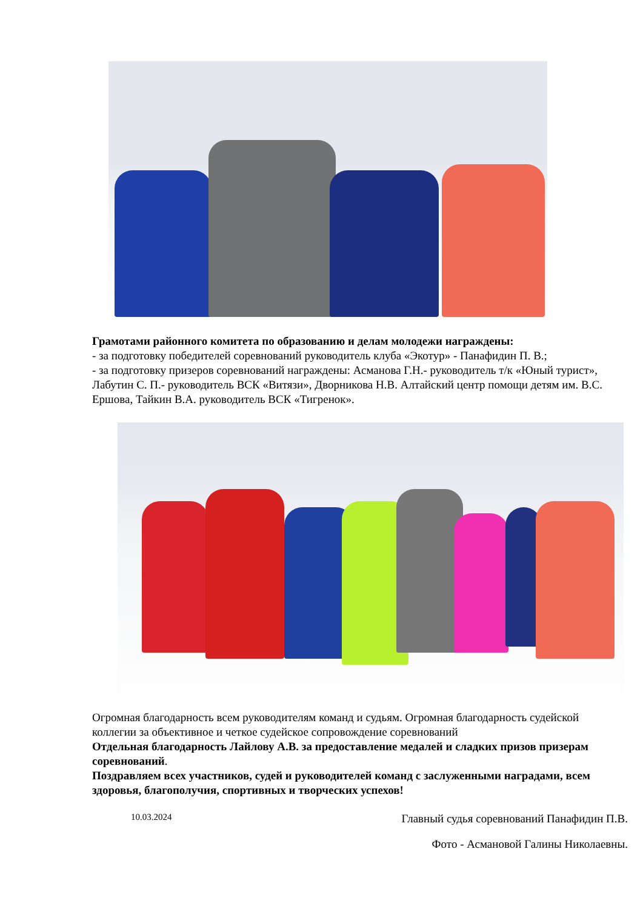Грамотами районного комитета по образованию и делам молодежи награждены:
- за подготовку победителей соревнований руководитель клуба «Экотур» - Панафидин П. В.;
- за подготовку призеров соревнований награждены: Асманова Г.Н.- руководитель т/к «Юный турист», Лабутин С. П.- руководитель ВСК «Витязи», Дворникова Н.В. Алтайский центр помощи детям им. В.С. Ершова, Тайкин В.А. руководитель ВСК «Тигренок».
Огромная благодарность всем руководителям команд и судьям. Огромная благодарность судейской коллегии за объективное и четкое судейское сопровождение соревнований
Отдельная благодарность Лайлову А.В. за предоставление медалей и сладких призов призерам соревнований.
Поздравляем всех участников, судей и руководителей команд с заслуженными наградами, всем здоровья, благополучия, спортивных и творческих успехов!
10.03.2024 Главный судья соревнований Панафидин П.В.
Фото - Асмановой Галины Николаевны.